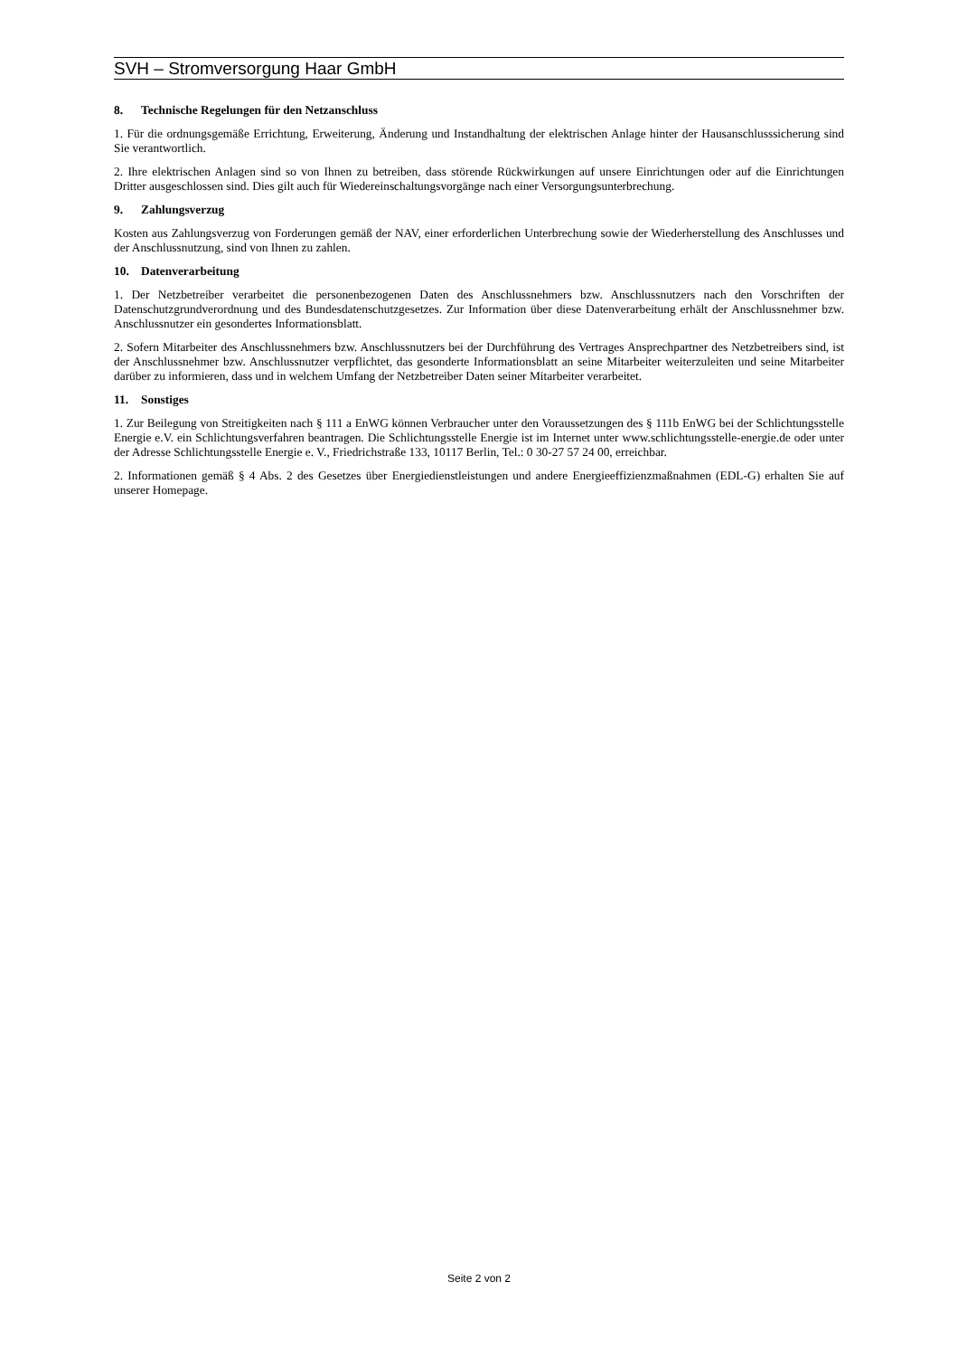SVH – Stromversorgung Haar GmbH
8. Technische Regelungen für den Netzanschluss
1. Für die ordnungsgemäße Errichtung, Erweiterung, Änderung und Instandhaltung der elektrischen Anlage hinter der Hausanschlusssicherung sind Sie verantwortlich.
2. Ihre elektrischen Anlagen sind so von Ihnen zu betreiben, dass störende Rückwirkungen auf unsere Einrichtungen oder auf die Einrichtungen Dritter ausgeschlossen sind. Dies gilt auch für Wiedereinschaltungsvorgänge nach einer Versorgungsunterbrechung.
9. Zahlungsverzug
Kosten aus Zahlungsverzug von Forderungen gemäß der NAV, einer erforderlichen Unterbrechung sowie der Wiederherstellung des Anschlusses und der Anschlussnutzung, sind von Ihnen zu zahlen.
10. Datenverarbeitung
1. Der Netzbetreiber verarbeitet die personenbezogenen Daten des Anschlussnehmers bzw. Anschlussnutzers nach den Vorschriften der Datenschutzgrundverordnung und des Bundesdatenschutzgesetzes. Zur Information über diese Datenverarbeitung erhält der Anschlussnehmer bzw. Anschlussnutzer ein gesondertes Informationsblatt.
2. Sofern Mitarbeiter des Anschlussnehmers bzw. Anschlussnutzers bei der Durchführung des Vertrages Ansprechpartner des Netzbetreibers sind, ist der Anschlussnehmer bzw. Anschlussnutzer verpflichtet, das gesonderte Informationsblatt an seine Mitarbeiter weiterzuleiten und seine Mitarbeiter darüber zu informieren, dass und in welchem Umfang der Netzbetreiber Daten seiner Mitarbeiter verarbeitet.
11. Sonstiges
1. Zur Beilegung von Streitigkeiten nach § 111 a EnWG können Verbraucher unter den Voraussetzungen des § 111b EnWG bei der Schlichtungsstelle Energie e.V. ein Schlichtungsverfahren beantragen. Die Schlichtungsstelle Energie ist im Internet unter www.schlichtungsstelle-energie.de oder unter der Adresse Schlichtungsstelle Energie e. V., Friedrichstraße 133, 10117 Berlin, Tel.: 0 30-27 57 24 00, erreichbar.
2. Informationen gemäß § 4 Abs. 2 des Gesetzes über Energiedienstleistungen und andere Energieeffizienzmaßnahmen (EDL-G) erhalten Sie auf unserer Homepage.
Seite 2 von 2